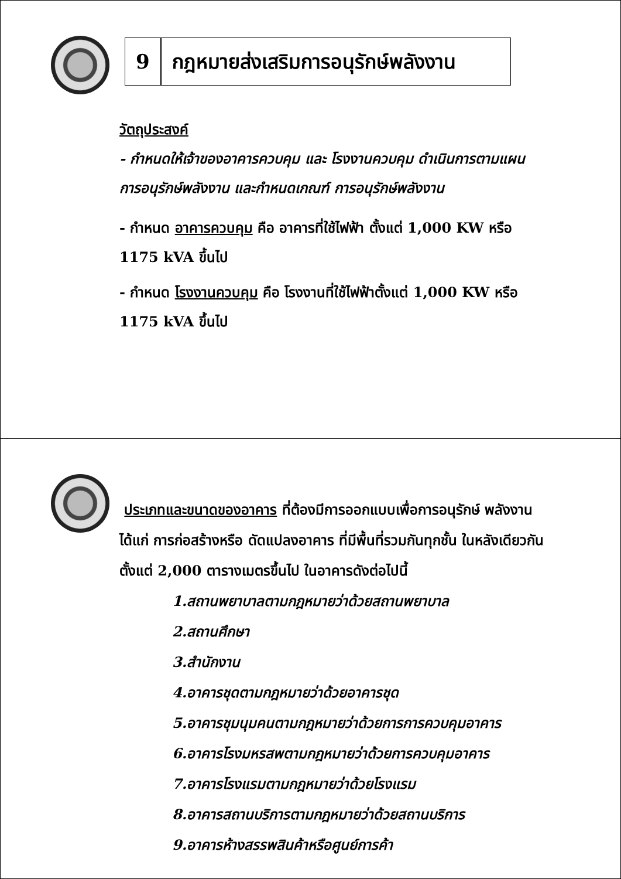9 กฎหมายส่งเสริมการอนุรักษ์พลังงาน
วัตถุประสงค์
- กำหนดให้เจ้าของอาคารควบคุม และ โรงงานควบคุม ดำเนินการตามแผน การอนุรักษ์พลังงาน และกำหนดเกณฑ์ การอนุรักษ์พลังงาน
- กำหนด อาคารควบคุม คือ อาคารที่ใช้ไฟฟ้า ตั้งแต่ 1,000 KW หรือ 1175 kVA ขึ้นไป
- กำหนด โรงงานควบคุม คือ โรงงานที่ใช้ไฟฟ้าตั้งแต่ 1,000 KW หรือ 1175 kVA ขึ้นไป
ประเภทและขนาดของอาคาร ที่ต้องมีการออกแบบเพื่อการอนุรักษ์ พลังงาน ได้แก่ การก่อสร้างหรือ ดัดแปลงอาคาร ที่มีพื้นที่รวมกันทุกชั้น ในหลังเดียวกัน ตั้งแต่ 2,000 ตารางเมตรขึ้นไป ในอาคารดังต่อไปนี้
1.สถานพยาบาลตามกฎหมายว่าด้วยสถานพยาบาล
2.สถานศึกษา
3.สำนักงาน
4.อาคารชุดตามกฎหมายว่าด้วยอาคารชุด
5.อาคารชุมนุมคนตามกฎหมายว่าด้วยการการควบคุมอาคาร
6.อาคารโรงมหรสพตามกฎหมายว่าด้วยการควบคุมอาคาร
7.อาคารโรงแรมตามกฎหมายว่าด้วยโรงแรม
8.อาคารสถานบริการตามกฎหมายว่าด้วยสถานบริการ
9.อาคารห้างสรรพสินค้าหรือศูนย์การค้า